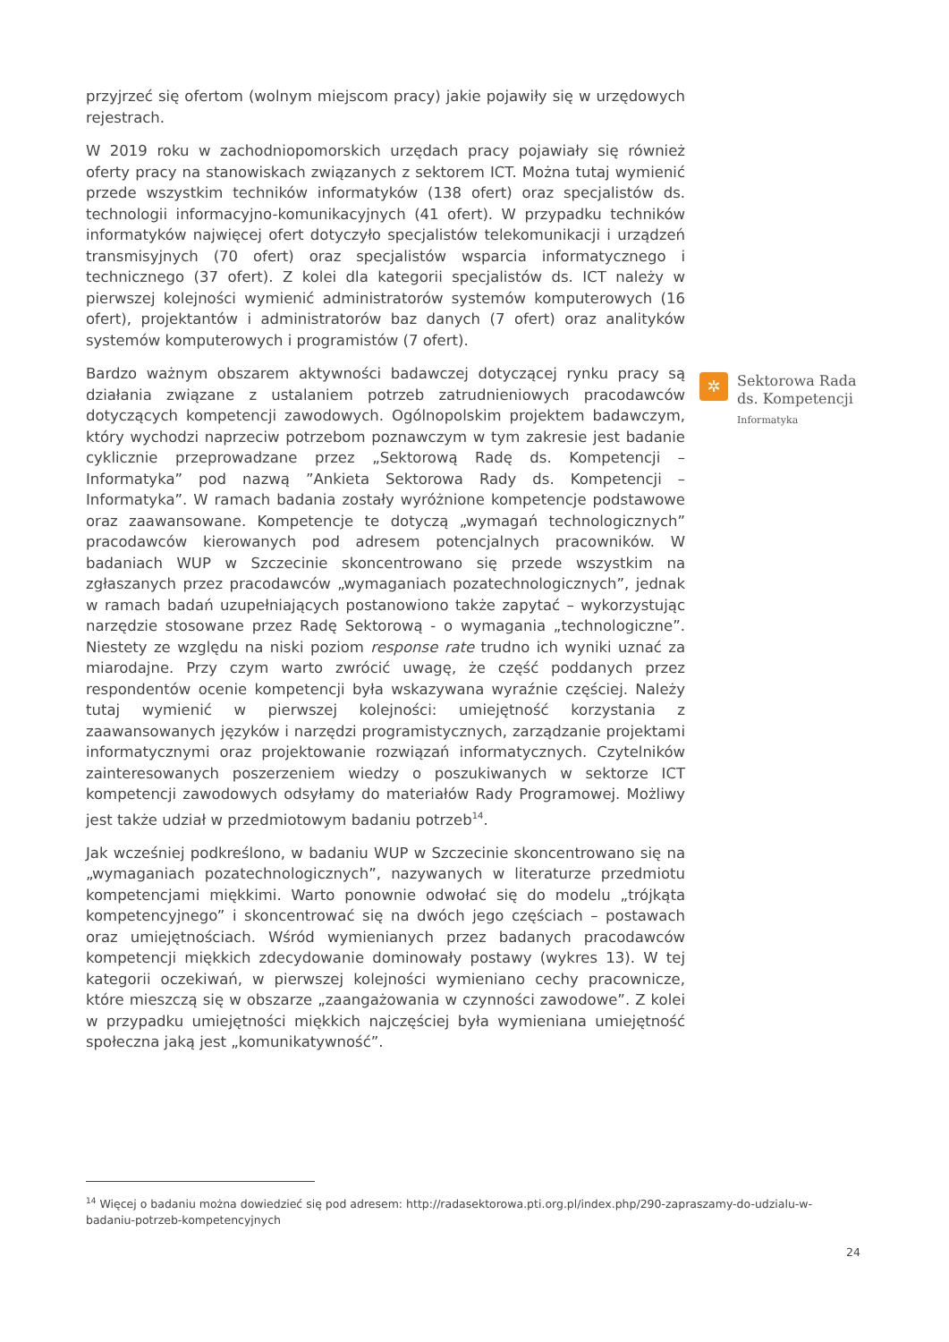przyjrzeć się ofertom (wolnym miejscom pracy) jakie pojawiły się w urzędowych rejestrach.
W 2019 roku w zachodniopomorskich urzędach pracy pojawiały się również oferty pracy na stanowiskach związanych z sektorem ICT. Można tutaj wymienić przede wszystkim techników informatyków (138 ofert) oraz specjalistów ds. technologii informacyjno-komunikacyjnych (41 ofert). W przypadku techników informatyków najwięcej ofert dotyczyło specjalistów telekomunikacji i urządzeń transmisyjnych (70 ofert) oraz specjalistów wsparcia informatycznego i technicznego (37 ofert). Z kolei dla kategorii specjalistów ds. ICT należy w pierwszej kolejności wymienić administratorów systemów komputerowych (16 ofert), projektantów i administratorów baz danych (7 ofert) oraz analityków systemów komputerowych i programistów (7 ofert).
Bardzo ważnym obszarem aktywności badawczej dotyczącej rynku pracy są działania związane z ustalaniem potrzeb zatrudnieniowych pracodawców dotyczących kompetencji zawodowych. Ogólnopolskim projektem badawczym, który wychodzi naprzeciw potrzebom poznawczym w tym zakresie jest badanie cyklicznie przeprowadzane przez „Sektorową Radę ds. Kompetencji – Informatyka” pod nazwą ”Ankieta Sektorowa Rady ds. Kompetencji – Informatyka”. W ramach badania zostały wyróżnione kompetencje podstawowe oraz zaawansowane. Kompetencje te dotyczą „wymagań technologicznych” pracodawców kierowanych pod adresem potencjalnych pracowników. W badaniach WUP w Szczecinie skoncentrowano się przede wszystkim na zgłaszanych przez pracodawców „wymaganiach pozatechnologicznych”, jednak w ramach badań uzupełniających postanowiono także zapytać – wykorzystując narzędzie stosowane przez Radę Sektorową - o wymagania „technologiczne”. Niestety ze względu na niski poziom response rate trudno ich wyniki uznać za miarodajne. Przy czym warto zwrócić uwagę, że część poddanych przez respondentów ocenie kompetencji była wskazywana wyraźnie częściej. Należy tutaj wymienić w pierwszej kolejności: umiejętność korzystania z zaawansowanych języków i narzędzi programistycznych, zarządzanie projektami informatycznymi oraz projektowanie rozwiązań informatycznych. Czytelników zainteresowanych poszerzeniem wiedzy o poszukiwanych w sektorze ICT kompetencji zawodowych odsyłamy do materiałów Rady Programowej. Możliwy jest także udział w przedmiotowym badaniu potrzeb<sup>14</sup>.
Jak wcześniej podkreślono, w badaniu WUP w Szczecinie skoncentrowano się na „wymaganiach pozatechnologicznych”, nazywanych w literaturze przedmiotu kompetencjami miękkimi. Warto ponownie odwołać się do modelu „trójkąta kompetencyjnego” i skoncentrować się na dwóch jego częściach – postawach oraz umiejętnościach. Wśród wymienianych przez badanych pracodawców kompetencji miękkich zdecydowanie dominowały postawy (wykres 13). W tej kategorii oczekiwań, w pierwszej kolejności wymieniano cechy pracownicze, które mieszczą się w obszarze „zaangażowania w czynności zawodowe”. Z kolei w przypadku umiejętności miękkich najczęściej była wymieniana umiejętność społeczna jaką jest „komunikatywność”.
✲
Sektorowa Rada
ds. Kompetencji
Informatyka
<sup>14</sup> Więcej o badaniu można dowiedzieć się pod adresem: http://radasektorowa.pti.org.pl/index.php/290-zapraszamy-do-udzialu-w-badaniu-potrzeb-kompetencyjnych
24